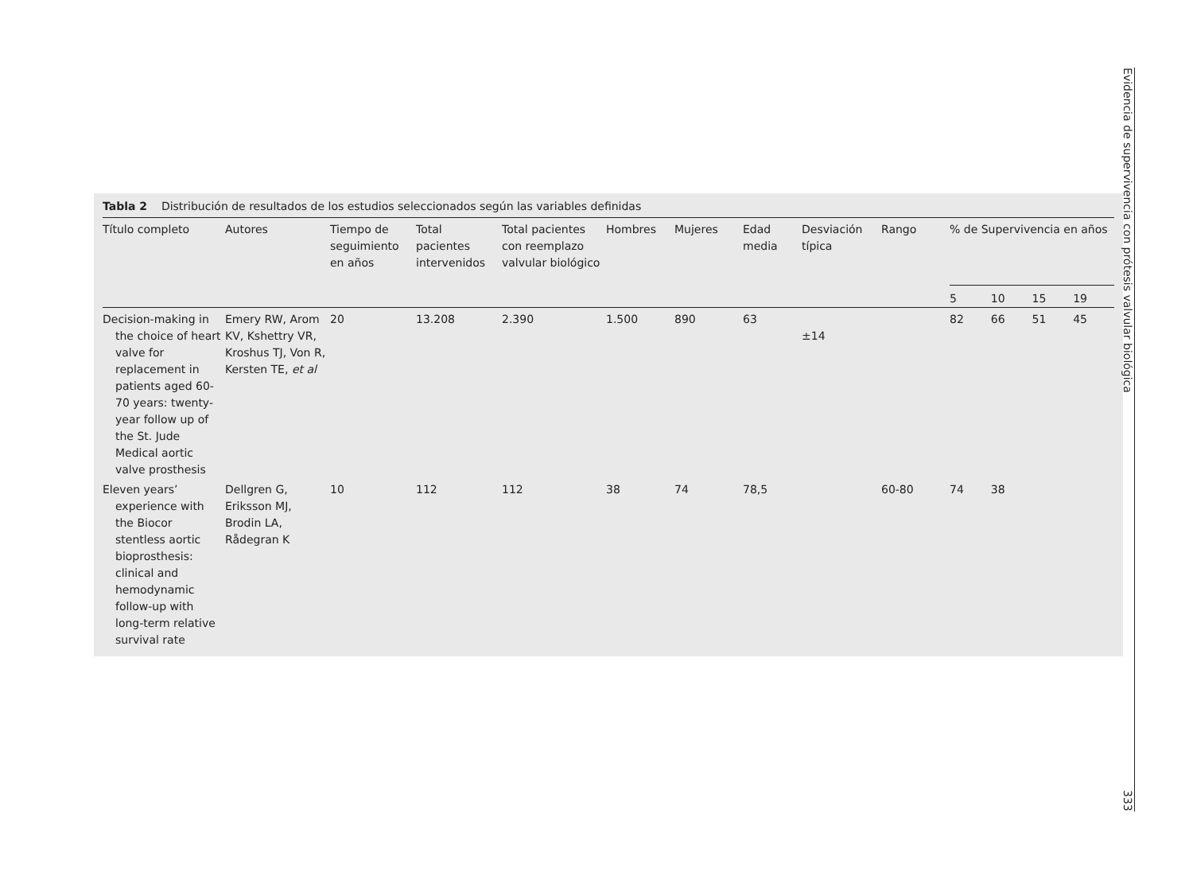Tabla 2 Distribución de resultados de los estudios seleccionados según las variables definidas
| Título completo | Autores | Tiempo de seguimiento en años | Total pacientes intervenidos | Total pacientes con reemplazo valvular biológico | Hombres | Mujeres | Edad media | Desviación típica | Rango | % de Supervivencia en años | | | |
| --- | --- | --- | --- | --- | --- | --- | --- | --- | --- | --- | --- | --- | --- |
| | | | | | | | | | | 5 | 10 | 15 | 19 |
| Decision-making in the choice of heart valve for replacement in patients aged 60-70 years: twenty-year follow up of the St. Jude Medical aortic valve prosthesis | Emery RW, Arom KV, Kshettry VR, Kroshus TJ, Von R, Kersten TE, et al | 20 | 13.208 | 2.390 | 1.500 | 890 | 63 | ±14 | | 82 | 66 | 51 | 45 |
| Eleven years’ experience with the Biocor stentless aortic bioprosthesis: clinical and hemodynamic follow-up with long-term relative survival rate | Dellgren G, Eriksson MJ, Brodin LA, Rådegran K | 10 | 112 | 112 | 38 | 74 | 78,5 | | 60-80 | 74 | 38 | | |
Evidencia de supervivencia con prótesis valvular biológica 333